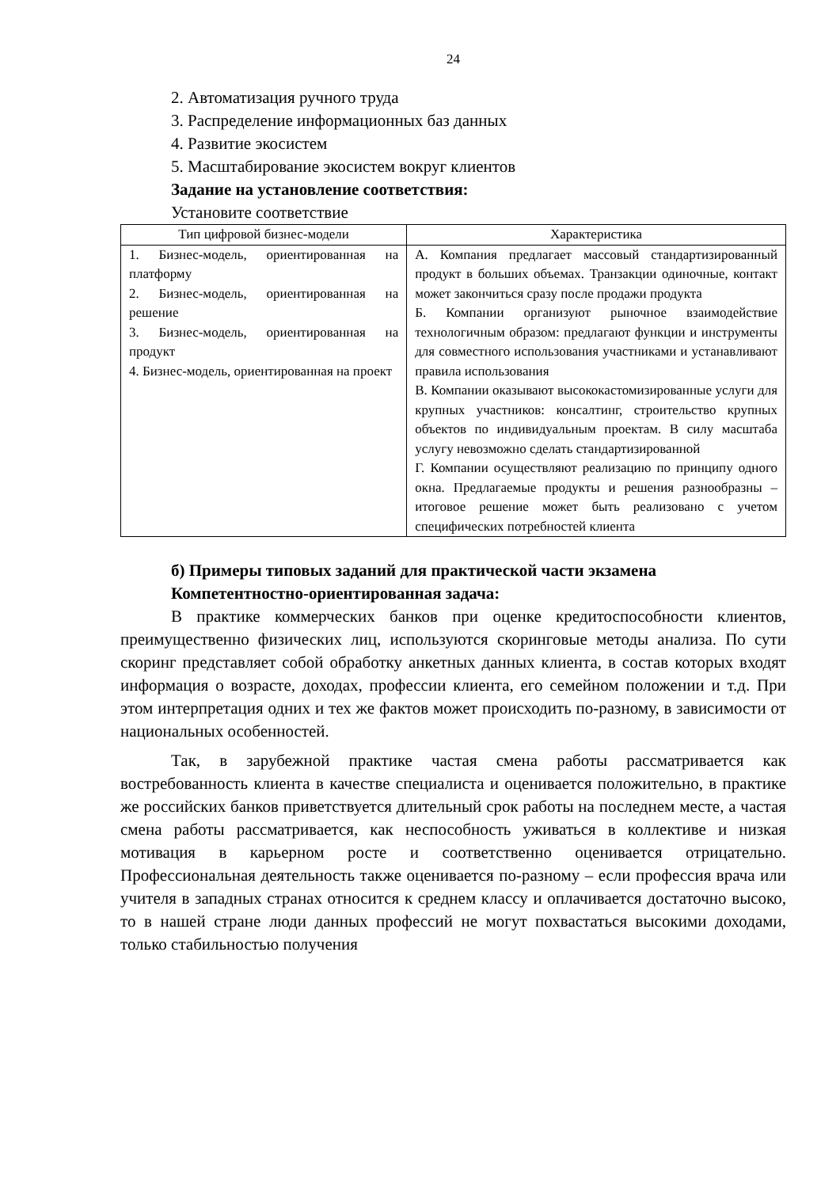24
2. Автоматизация ручного труда
3. Распределение информационных баз данных
4. Развитие экосистем
5. Масштабирование экосистем вокруг клиентов
Задание на установление соответствия:
Установите соответствие
| Тип цифровой бизнес-модели | Характеристика |
| --- | --- |
| 1. Бизнес-модель, ориентированная на платформу 2. Бизнес-модель, ориентированная на решение 3. Бизнес-модель, ориентированная на продукт 4. Бизнес-модель, ориентированная на проект | А. Компания предлагает массовый стандартизированный продукт в больших объемах. Транзакции одиночные, контакт может закончиться сразу после продажи продукта Б. Компании организуют рыночное взаимодействие технологичным образом: предлагают функции и инструменты для совместного использования участниками и устанавливают правила использования В. Компании оказывают высококастомизированные услуги для крупных участников: консалтинг, строительство крупных объектов по индивидуальным проектам. В силу масштаба услугу невозможно сделать стандартизированной Г. Компании осуществляют реализацию по принципу одного окна. Предлагаемые продукты и решения разнообразны – итоговое решение может быть реализовано с учетом специфических потребностей клиента |
б) Примеры типовых заданий для практической части экзамена
Компетентностно-ориентированная задача:
В практике коммерческих банков при оценке кредитоспособности клиентов, преимущественно физических лиц, используются скоринговые методы анализа. По сути скоринг представляет собой обработку анкетных данных клиента, в состав которых входят информация о возрасте, доходах, профессии клиента, его семейном положении и т.д. При этом интерпретация одних и тех же фактов может происходить по-разному, в зависимости от национальных особенностей.
Так, в зарубежной практике частая смена работы рассматривается как востребованность клиента в качестве специалиста и оценивается положительно, в практике же российских банков приветствуется длительный срок работы на последнем месте, а частая смена работы рассматривается, как неспособность уживаться в коллективе и низкая мотивация в карьерном росте и соответственно оценивается отрицательно. Профессиональная деятельность также оценивается по-разному – если профессия врача или учителя в западных странах относится к среднем классу и оплачивается достаточно высоко, то в нашей стране люди данных профессий не могут похвастаться высокими доходами, только стабильностью получения